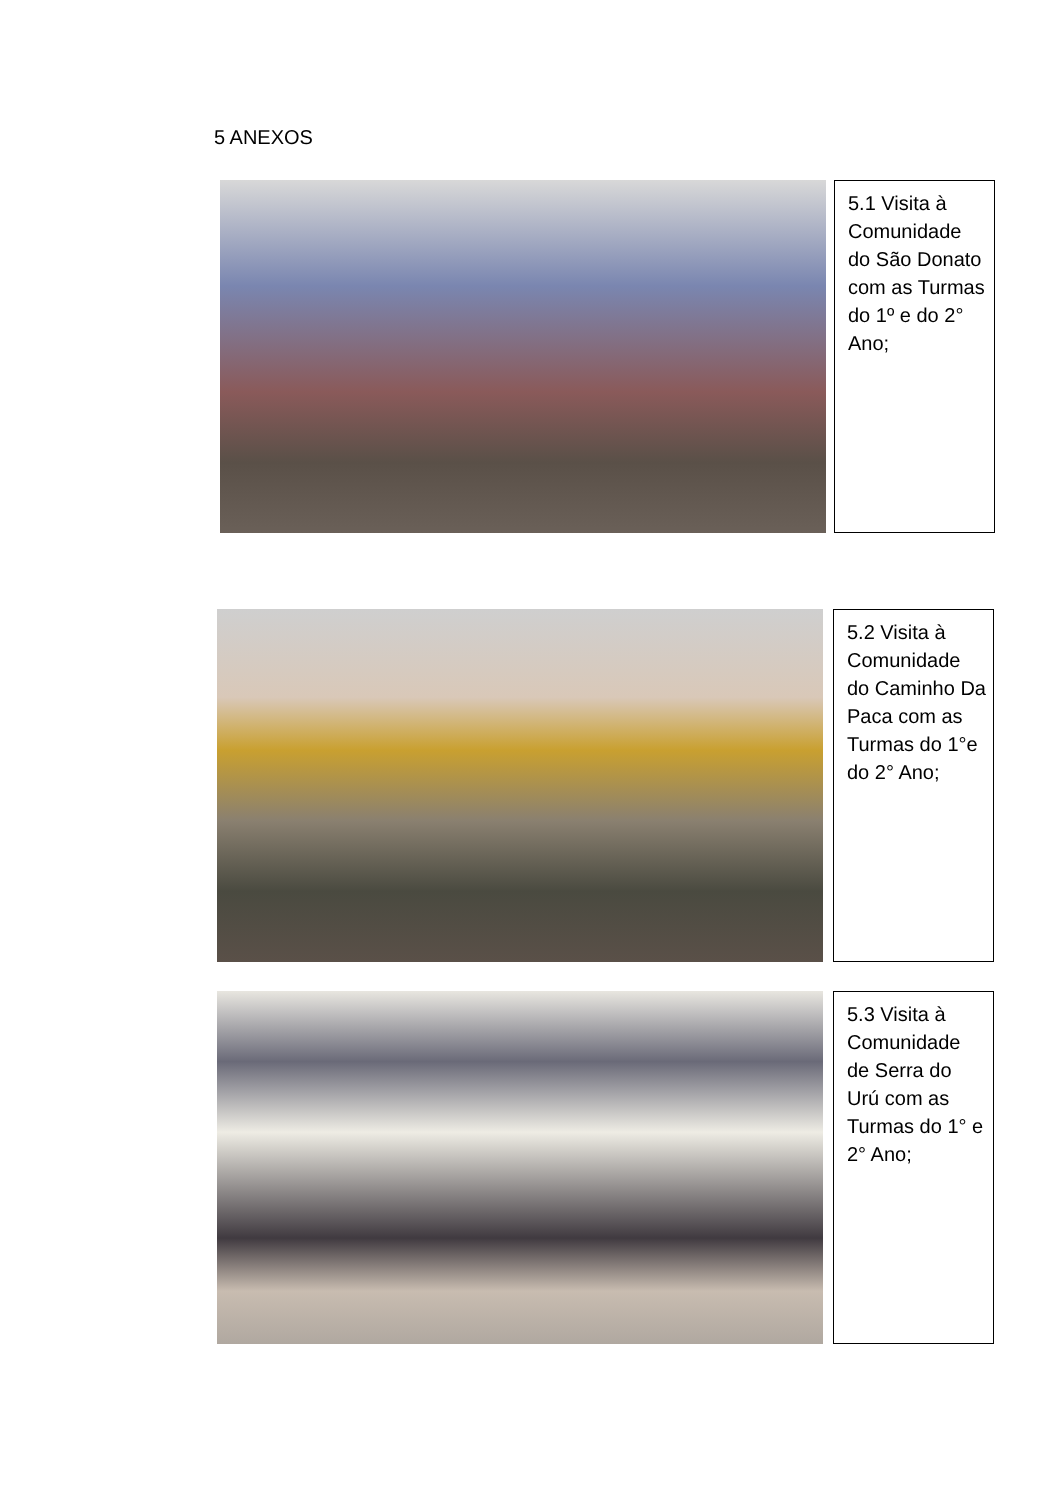5 ANEXOS
5.1 Visita à Comunidade do São Donato com as Turmas do 1º e do 2° Ano;
5.2 Visita à Comunidade do Caminho Da Paca com as Turmas do 1°e do 2° Ano;
5.3 Visita à Comunidade de Serra do Urú com as Turmas do 1° e 2° Ano;